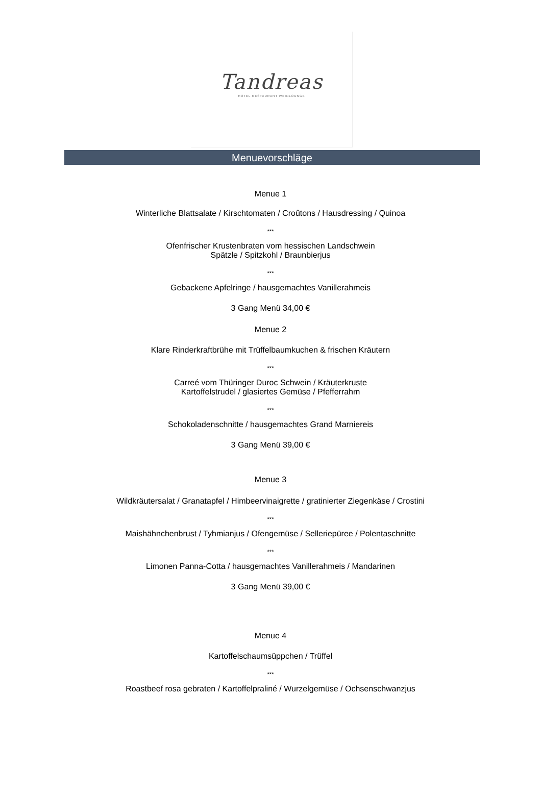Tandreas
HOTEL RESTAURANT WEINLOUNGE
Menuevorschläge
Menue 1
Winterliche Blattsalate / Kirschtomaten / Croûtons / Hausdressing / Quinoa
***
Ofenfrischer Krustenbraten vom hessischen Landschwein
Spätzle / Spitzkohl / Braunbierjus
***
Gebackene Apfelringe / hausgemachtes Vanillerahmeis
3 Gang Menü 34,00 €
Menue 2
Klare Rinderkraftbrühe mit Trüffelbaumkuchen & frischen Kräutern
***
Carreé vom Thüringer Duroc Schwein / Kräuterkruste
Kartoffelstrudel / glasiertes Gemüse / Pfefferrahm
***
Schokoladenschnitte / hausgemachtes Grand Marniereis
3 Gang Menü 39,00 €
Menue 3
Wildkräutersalat / Granatapfel / Himbeervinaigrette / gratinierter Ziegenkäse / Crostini
***
Maishähnchenbrust / Tyhmianjus / Ofengemüse / Selleriepüree / Polentaschnitte
***
Limonen Panna-Cotta / hausgemachtes Vanillerahmeis / Mandarinen
3 Gang Menü 39,00 €
Menue 4
Kartoffelschaumsüppchen / Trüffel
***
Roastbeef rosa gebraten / Kartoffelpraliné / Wurzelgemüse / Ochsenschwanzjus